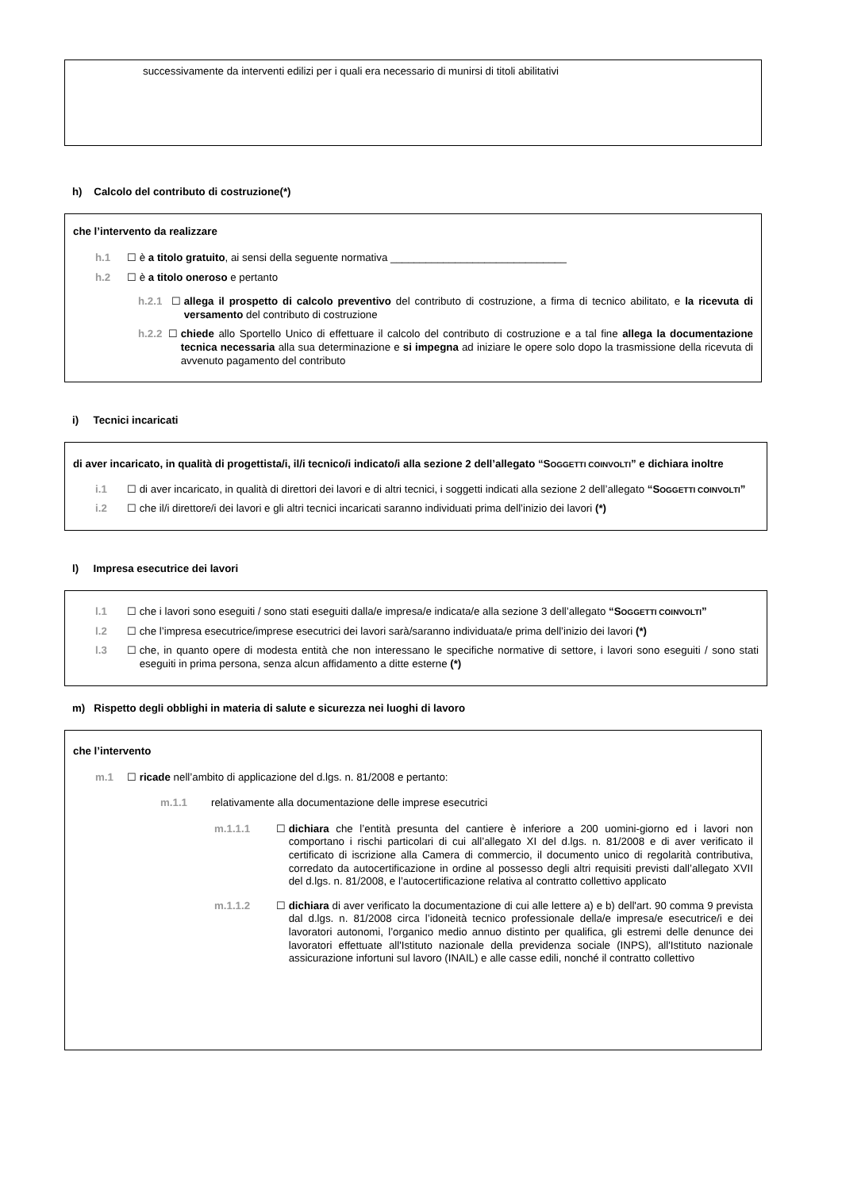successivamente da interventi edilizi per i quali era necessario di munirsi di titoli abilitativi
h) Calcolo del contributo di costruzione(*)
che l’intervento da realizzare
h.1 ☐ è a titolo gratuito, ai sensi della seguente normativa ______________________________
h.2 ☐ è a titolo oneroso e pertanto
h.2.1 ☐ allega il prospetto di calcolo preventivo del contributo di costruzione, a firma di tecnico abilitato, e la ricevuta di versamento del contributo di costruzione
h.2.2 ☐ chiede allo Sportello Unico di effettuare il calcolo del contributo di costruzione e a tal fine allega la documentazione tecnica necessaria alla sua determinazione e si impegna ad iniziare le opere solo dopo la trasmissione della ricevuta di avvenuto pagamento del contributo
i) Tecnici incaricati
di aver incaricato, in qualità di progettista/i, il/i tecnico/i indicato/i alla sezione 2 dell’allegato “SOGGETTI COINVOLTI” e dichiara inoltre
i.1 ☐ di aver incaricato, in qualità di direttori dei lavori e di altri tecnici, i soggetti indicati alla sezione 2 dell’allegato “SOGGETTI COINVOLTI”
i.2 ☐ che il/i direttore/i dei lavori e gli altri tecnici incaricati saranno individuati prima dell’inizio dei lavori (*)
l) Impresa esecutrice dei lavori
l.1 ☐ che i lavori sono eseguiti / sono stati eseguiti dalla/e impresa/e indicata/e alla sezione 3 dell’allegato “SOGGETTI COINVOLTI”
l.2 ☐ che l’impresa esecutrice/imprese esecutrici dei lavori sarà/saranno individuata/e prima dell’inizio dei lavori (*)
l.3 ☐ che, in quanto opere di modesta entità che non interessano le specifiche normative di settore, i lavori sono eseguiti / sono stati eseguiti in prima persona, senza alcun affidamento a ditte esterne (*)
m) Rispetto degli obblighi in materia di salute e sicurezza nei luoghi di lavoro
che l’intervento
m.1 ☐ ricade nell’ambito di applicazione del d.lgs. n. 81/2008 e pertanto:
m.1.1 relativamente alla documentazione delle imprese esecutrici
m.1.1.1 ☐ dichiara che l’entità presunta del cantiere è inferiore a 200 uomini-giorno ed i lavori non comportano i rischi particolari di cui all’allegato XI del d.lgs. n. 81/2008 e di aver verificato il certificato di iscrizione alla Camera di commercio, il documento unico di regolarità contributiva, corredato da autocertificazione in ordine al possesso degli altri requisiti previsti dall’allegato XVII del d.lgs. n. 81/2008, e l’autocertificazione relativa al contratto collettivo applicato
m.1.1.2 ☐ dichiara di aver verificato la documentazione di cui alle lettere a) e b) dell'art. 90 comma 9 prevista dal d.lgs. n. 81/2008 circa l’idoneità tecnico professionale della/e impresa/e esecutrice/i e dei lavoratori autonomi, l’organico medio annuo distinto per qualifica, gli estremi delle denunce dei lavoratori effettuate all'Istituto nazionale della previdenza sociale (INPS), all'Istituto nazionale assicurazione infortuni sul lavoro (INAIL) e alle casse edili, nonché il contratto collettivo